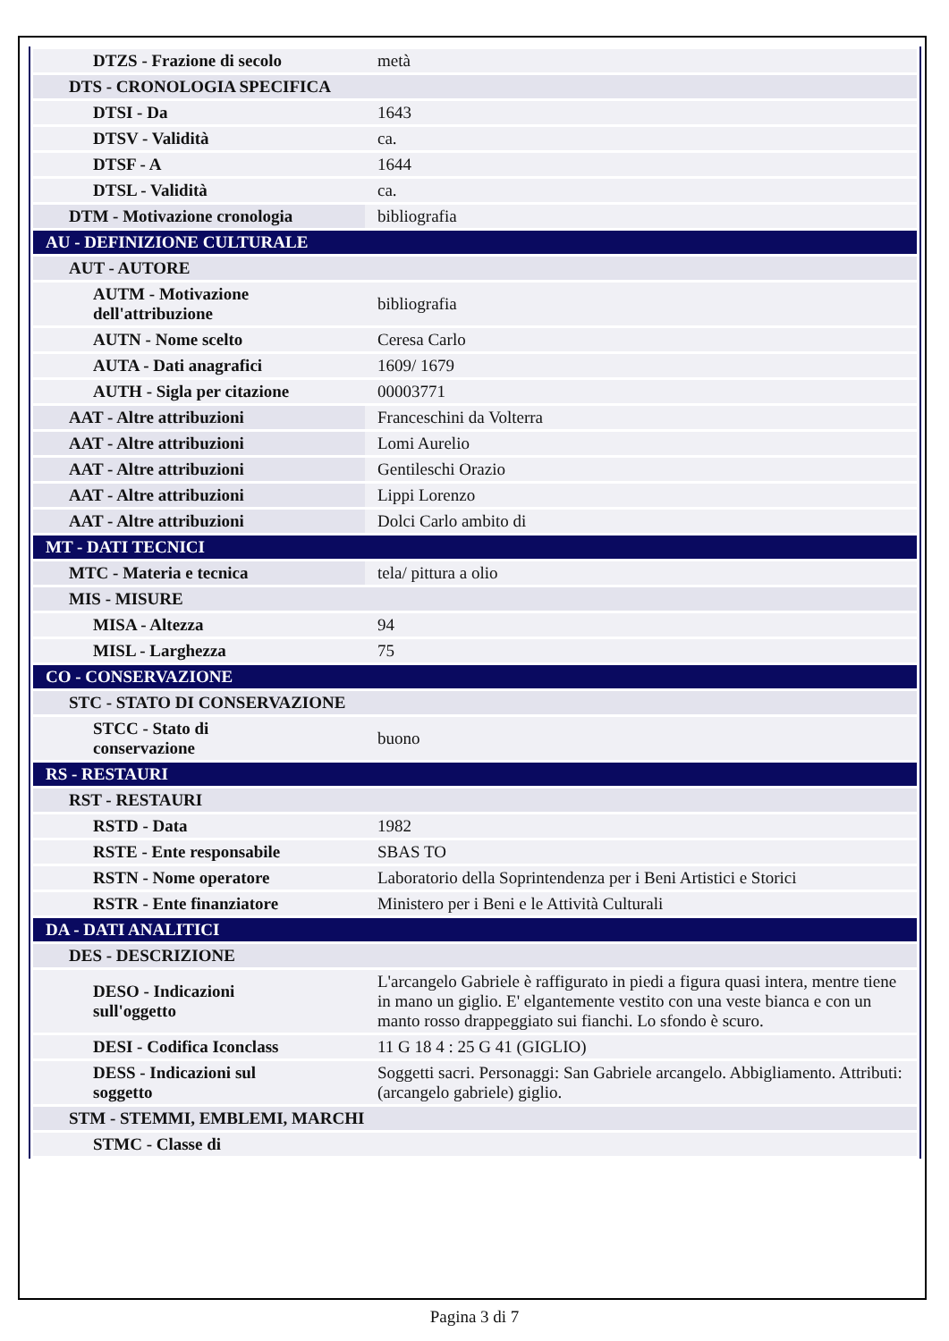| DTZS - Frazione di secolo | metà |
| DTS - CRONOLOGIA SPECIFICA | |
| DTSI - Da | 1643 |
| DTSV - Validità | ca. |
| DTSF - A | 1644 |
| DTSL - Validità | ca. |
| DTM - Motivazione cronologia | bibliografia |
| AU - DEFINIZIONE CULTURALE | |
| AUT - AUTORE | |
| AUTM - Motivazione dell'attribuzione | bibliografia |
| AUTN - Nome scelto | Ceresa Carlo |
| AUTA - Dati anagrafici | 1609/ 1679 |
| AUTH - Sigla per citazione | 00003771 |
| AAT - Altre attribuzioni | Franceschini da Volterra |
| AAT - Altre attribuzioni | Lomi Aurelio |
| AAT - Altre attribuzioni | Gentileschi Orazio |
| AAT - Altre attribuzioni | Lippi Lorenzo |
| AAT - Altre attribuzioni | Dolci Carlo ambito di |
| MT - DATI TECNICI | |
| MTC - Materia e tecnica | tela/ pittura a olio |
| MIS - MISURE | |
| MISA - Altezza | 94 |
| MISL - Larghezza | 75 |
| CO - CONSERVAZIONE | |
| STC - STATO DI CONSERVAZIONE | |
| STCC - Stato di conservazione | buono |
| RS - RESTAURI | |
| RST - RESTAURI | |
| RSTD - Data | 1982 |
| RSTE - Ente responsabile | SBAS TO |
| RSTN - Nome operatore | Laboratorio della Soprintendenza per i Beni Artistici e Storici |
| RSTR - Ente finanziatore | Ministero per i Beni e le Attività Culturali |
| DA - DATI ANALITICI | |
| DES - DESCRIZIONE | |
| DESO - Indicazioni sull'oggetto | L'arcangelo Gabriele è raffigurato in piedi a figura quasi intera, mentre tiene in mano un giglio. E' elgantemente vestito con una veste bianca e con un manto rosso drappeggiato sui fianchi. Lo sfondo è scuro. |
| DESI - Codifica Iconclass | 11 G 18 4 : 25 G 41 (GIGLIO) |
| DESS - Indicazioni sul soggetto | Soggetti sacri. Personaggi: San Gabriele arcangelo. Abbigliamento. Attributi: (arcangelo gabriele) giglio. |
| STM - STEMMI, EMBLEMI, MARCHI | |
| STMC - Classe di | |
Pagina 3 di 7